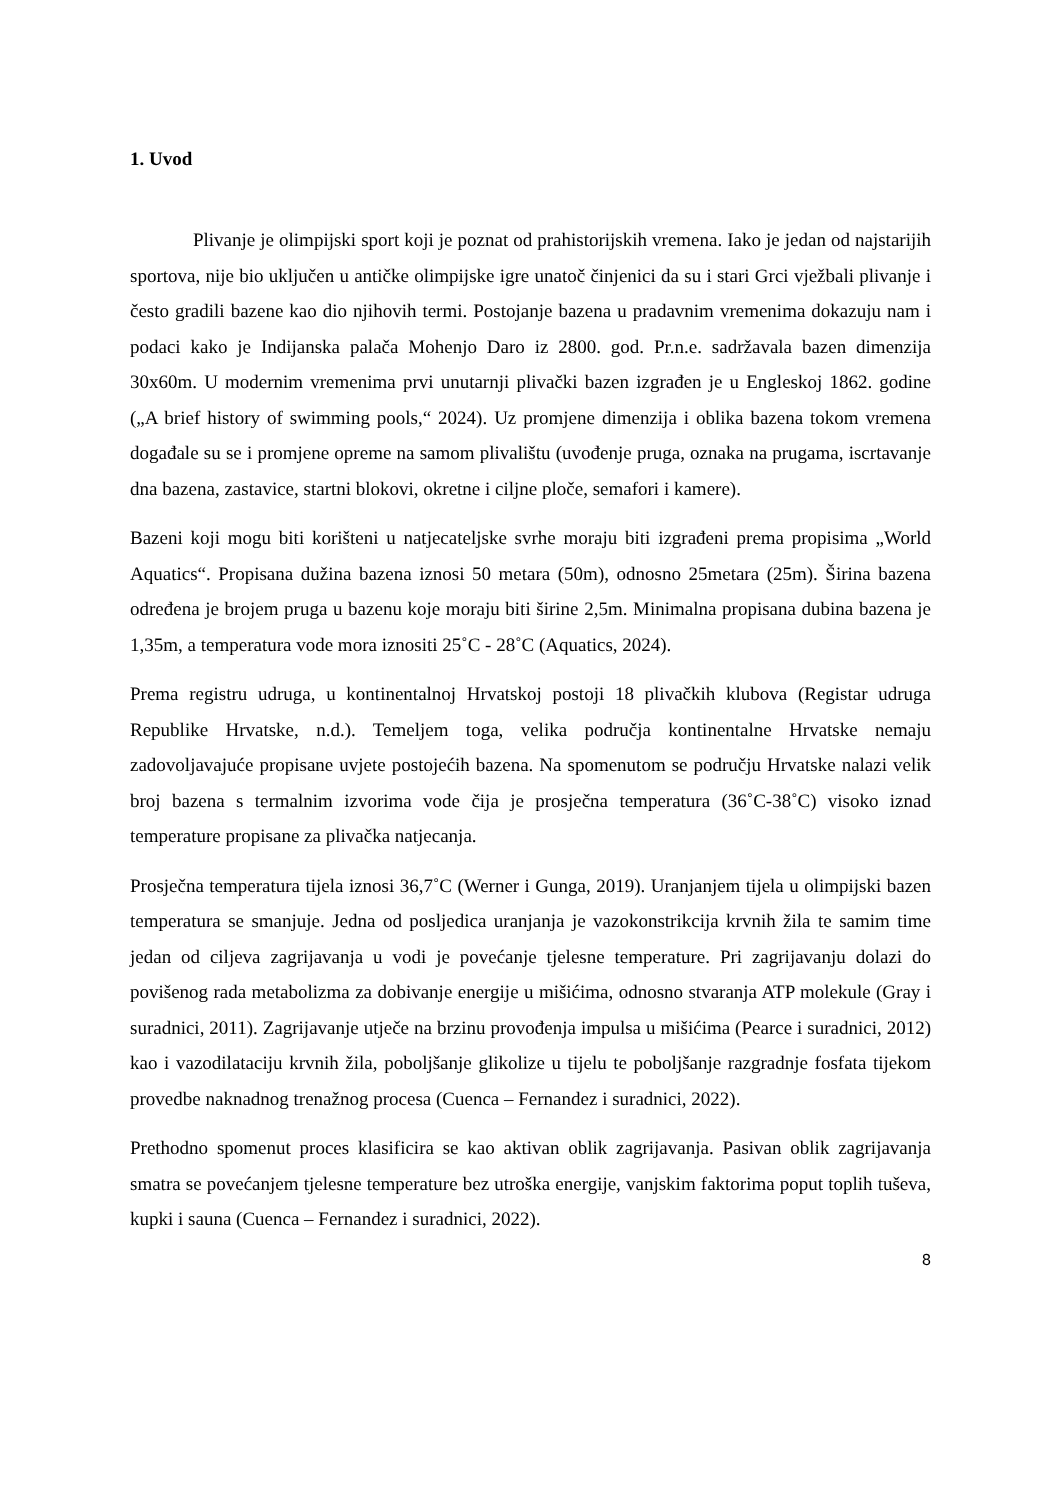1. Uvod
Plivanje je olimpijski sport koji je poznat od prahistorijskih vremena. Iako je jedan od najstarijih sportova, nije bio uključen u antičke olimpijske igre unatoč činjenici da su i stari Grci vježbali plivanje i često gradili bazene kao dio njihovih termi. Postojanje bazena u pradavnim vremenima dokazuju nam i podaci kako je Indijanska palača Mohenjo Daro iz 2800. god. Pr.n.e. sadržavala bazen dimenzija 30x60m. U modernim vremenima prvi unutarnji plivački bazen izgrađen je u Engleskoj 1862. godine („A brief history of swimming pools,“ 2024). Uz promjene dimenzija i oblika bazena tokom vremena događale su se i promjene opreme na samom plivalištu (uvođenje pruga, oznaka na prugama, iscrtavanje dna bazena, zastavice, startni blokovi, okretne i ciljne ploče, semafori i kamere).
Bazeni koji mogu biti korišteni u natjecateljske svrhe moraju biti izgrađeni prema propisima „World Aquatics“. Propisana dužina bazena iznosi 50 metara (50m), odnosno 25metara (25m). Širina bazena određena je brojem pruga u bazenu koje moraju biti širine 2,5m. Minimalna propisana dubina bazena je 1,35m, a temperatura vode mora iznositi 25˚C - 28˚C (Aquatics, 2024).
Prema registru udruga, u kontinentalnoj Hrvatskoj postoji 18 plivačkih klubova (Registar udruga Republike Hrvatske, n.d.). Temeljem toga, velika područja kontinentalne Hrvatske nemaju zadovoljavajuće propisane uvjete postojećih bazena. Na spomenutom se području Hrvatske nalazi velik broj bazena s termalnim izvorima vode čija je prosječna temperatura (36˚C-38˚C) visoko iznad temperature propisane za plivačka natjecanja.
Prosječna temperatura tijela iznosi 36,7˚C (Werner i Gunga, 2019). Uranjanjem tijela u olimpijski bazen temperatura se smanjuje. Jedna od posljedica uranjanja je vazokonstrikcija krvnih žila te samim time jedan od ciljeva zagrijavanja u vodi je povećanje tjelesne temperature. Pri zagrijavanju dolazi do povišenog rada metabolizma za dobivanje energije u mišićima, odnosno stvaranja ATP molekule (Gray i suradnici, 2011). Zagrijavanje utječe na brzinu provođenja impulsa u mišićima (Pearce i suradnici, 2012) kao i vazodilataciju krvnih žila, poboljšanje glikolize u tijelu te poboljšanje razgradnje fosfata tijekom provedbe naknadnog trenažnog procesa (Cuenca – Fernandez i suradnici, 2022).
Prethodno spomenut proces klasificira se kao aktivan oblik zagrijavanja. Pasivan oblik zagrijavanja smatra se povećanjem tjelesne temperature bez utroška energije, vanjskim faktorima poput toplih tuševa, kupki i sauna (Cuenca – Fernandez i suradnici, 2022).
8